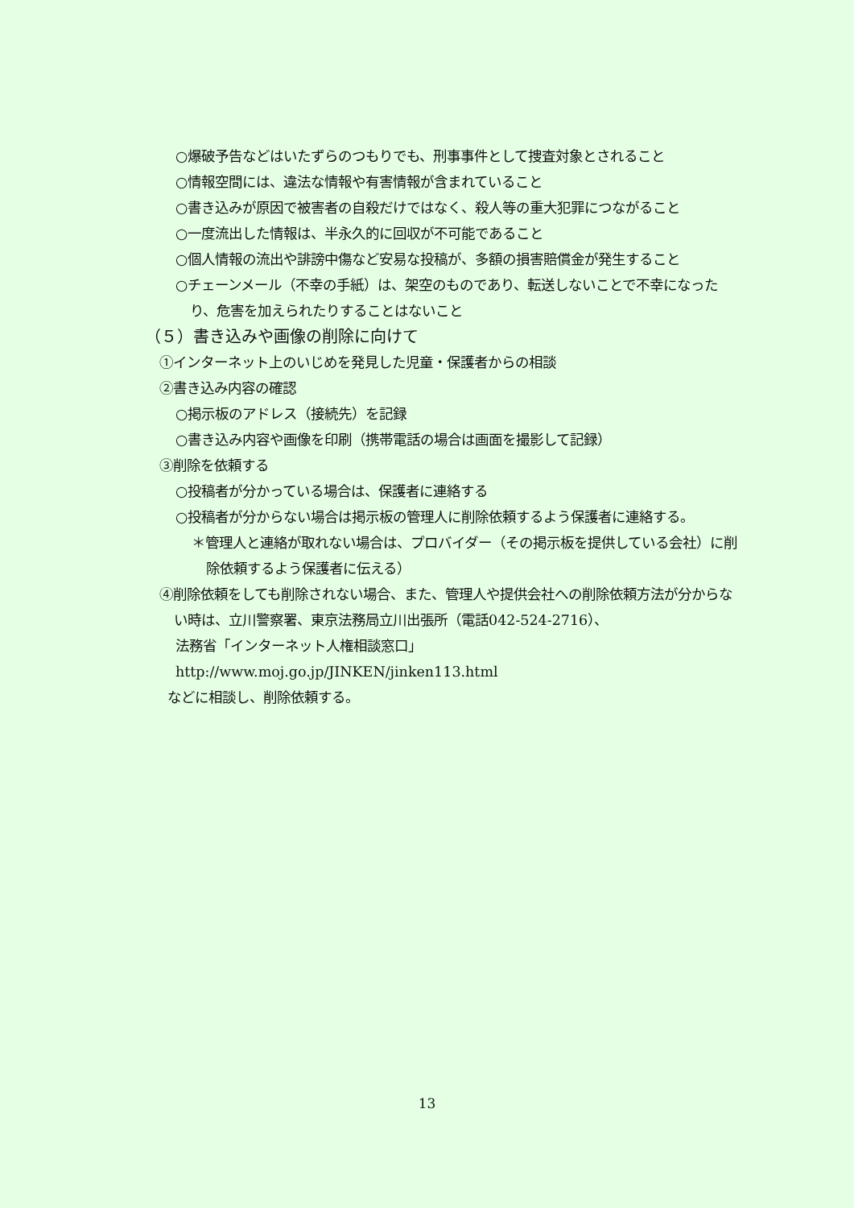○爆破予告などはいたずらのつもりでも、刑事事件として捜査対象とされること
○情報空間には、違法な情報や有害情報が含まれていること
○書き込みが原因で被害者の自殺だけではなく、殺人等の重大犯罪につながること
○一度流出した情報は、半永久的に回収が不可能であること
○個人情報の流出や誹謗中傷など安易な投稿が、多額の損害賠償金が発生すること
○チェーンメール（不幸の手紙）は、架空のものであり、転送しないことで不幸になったり、危害を加えられたりすることはないこと
（５）書き込みや画像の削除に向けて
①インターネット上のいじめを発見した児童・保護者からの相談
②書き込み内容の確認
○掲示板のアドレス（接続先）を記録
○書き込み内容や画像を印刷（携帯電話の場合は画面を撮影して記録）
③削除を依頼する
○投稿者が分かっている場合は、保護者に連絡する
○投稿者が分からない場合は掲示板の管理人に削除依頼するよう保護者に連絡する。
＊管理人と連絡が取れない場合は、プロバイダー（その掲示板を提供している会社）に削除依頼するよう保護者に伝える）
④削除依頼をしても削除されない場合、また、管理人や提供会社への削除依頼方法が分からない時は、立川警察署、東京法務局立川出張所（電話042-524-2716）、
法務省「インターネット人権相談窓口」
http://www.moj.go.jp/JINKEN/jinken113.html
などに相談し、削除依頼する。
13